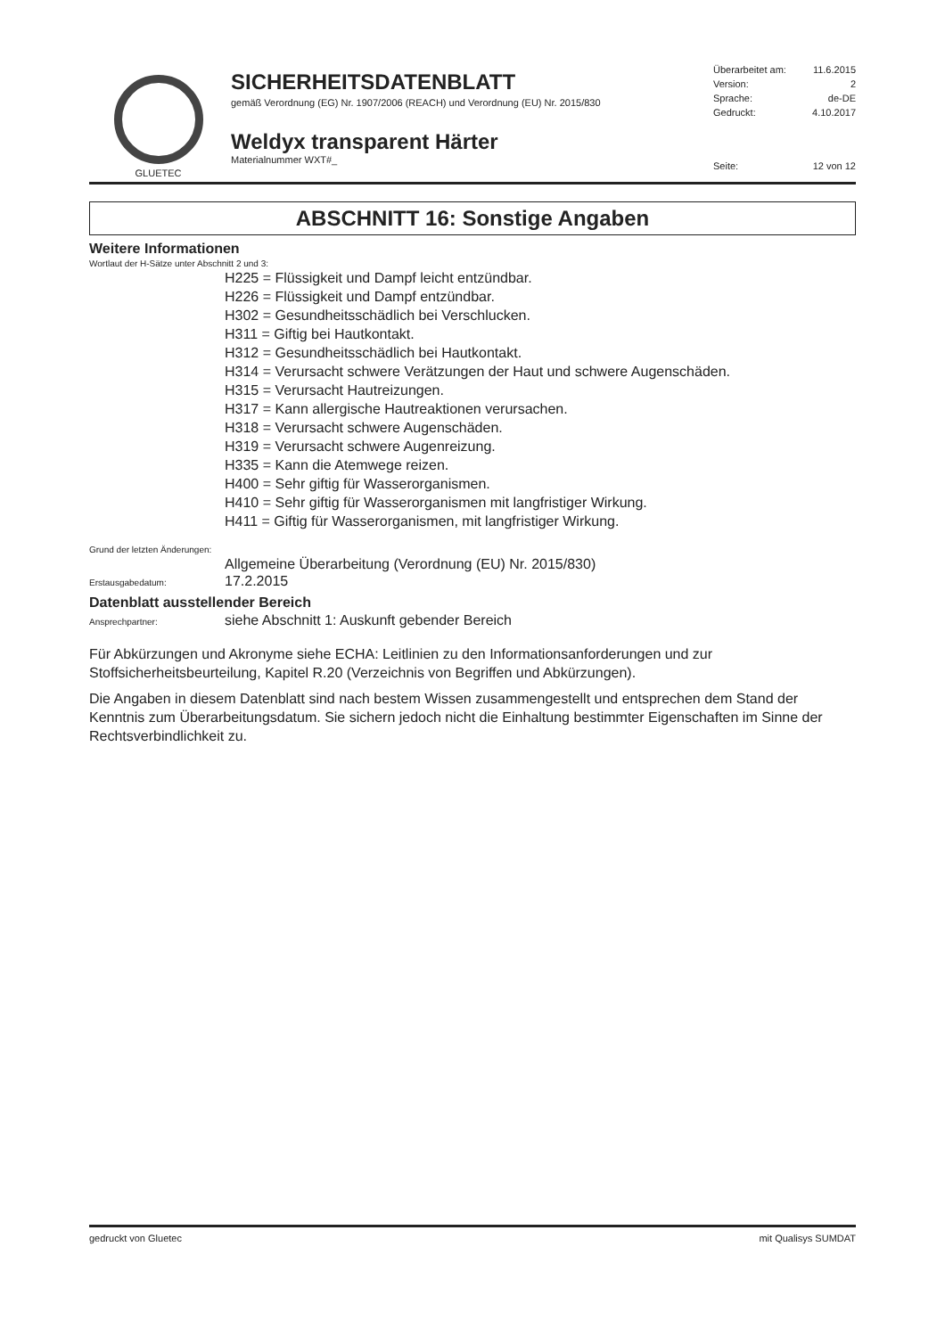GLUETEC
SICHERHEITSDATENBLATT
gemäß Verordnung (EG) Nr. 1907/2006 (REACH) und Verordnung (EU) Nr. 2015/830
Weldyx transparent Härter
Materialnummer WXT#_
Überarbeitet am: 11.6.2015
Version: 2
Sprache: de-DE
Gedruckt: 4.10.2017
Seite: 12 von 12
ABSCHNITT 16: Sonstige Angaben
Weitere Informationen
Wortlaut der H-Sätze unter Abschnitt 2 und 3:
H225 = Flüssigkeit und Dampf leicht entzündbar.
H226 = Flüssigkeit und Dampf entzündbar.
H302 = Gesundheitsschädlich bei Verschlucken.
H311 = Giftig bei Hautkontakt.
H312 = Gesundheitsschädlich bei Hautkontakt.
H314 = Verursacht schwere Verätzungen der Haut und schwere Augenschäden.
H315 = Verursacht Hautreizungen.
H317 = Kann allergische Hautreaktionen verursachen.
H318 = Verursacht schwere Augenschäden.
H319 = Verursacht schwere Augenreizung.
H335 = Kann die Atemwege reizen.
H400 = Sehr giftig für Wasserorganismen.
H410 = Sehr giftig für Wasserorganismen mit langfristiger Wirkung.
H411 = Giftig für Wasserorganismen, mit langfristiger Wirkung.
Grund der letzten Änderungen:
Allgemeine Überarbeitung (Verordnung (EU) Nr. 2015/830)
Erstausgabedatum: 17.2.2015
Datenblatt ausstellender Bereich
Ansprechpartner: siehe Abschnitt 1: Auskunft gebender Bereich
Für Abkürzungen und Akronyme siehe ECHA: Leitlinien zu den Informationsanforderungen und zur Stoffsicherheitsbeurteilung, Kapitel R.20 (Verzeichnis von Begriffen und Abkürzungen).
Die Angaben in diesem Datenblatt sind nach bestem Wissen zusammengestellt und entsprechen dem Stand der Kenntnis zum Überarbeitungsdatum. Sie sichern jedoch nicht die Einhaltung bestimmter Eigenschaften im Sinne der Rechtsverbindlichkeit zu.
gedruckt von Gluetec mit Qualisys SUMDAT